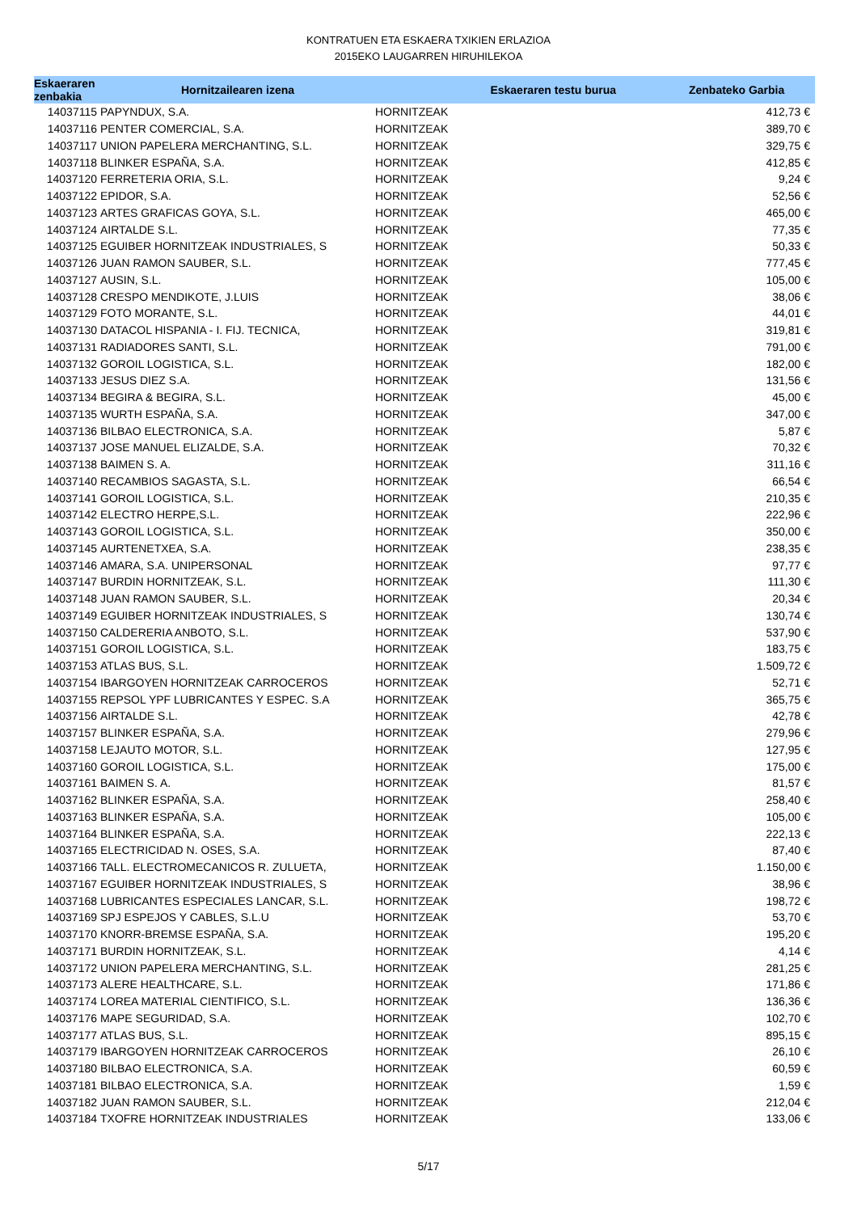KONTRATUEN ETA ESKAERA TXIKIEN ERLAZIOA
2015EKO LAUGARREN HIRUHILEKOA
| Eskaeraren zenbakia | Hornitzailearen izena | | Eskaeraren testu burua | Zenbateko Garbia |
| --- | --- | --- | --- | --- |
| 14037115 | PAPYNDUX, S.A. | HORNITZEAK | | 412,73 € |
| 14037116 | PENTER COMERCIAL, S.A. | HORNITZEAK | | 389,70 € |
| 14037117 | UNION PAPELERA MERCHANTING, S.L. | HORNITZEAK | | 329,75 € |
| 14037118 | BLINKER ESPAÑA, S.A. | HORNITZEAK | | 412,85 € |
| 14037120 | FERRETERIA ORIA, S.L. | HORNITZEAK | | 9,24 € |
| 14037122 | EPIDOR, S.A. | HORNITZEAK | | 52,56 € |
| 14037123 | ARTES GRAFICAS GOYA, S.L. | HORNITZEAK | | 465,00 € |
| 14037124 | AIRTALDE S.L. | HORNITZEAK | | 77,35 € |
| 14037125 | EGUIBER HORNITZEAK INDUSTRIALES, S | HORNITZEAK | | 50,33 € |
| 14037126 | JUAN RAMON SAUBER, S.L. | HORNITZEAK | | 777,45 € |
| 14037127 | AUSIN, S.L. | HORNITZEAK | | 105,00 € |
| 14037128 | CRESPO MENDIKOTE, J.LUIS | HORNITZEAK | | 38,06 € |
| 14037129 | FOTO MORANTE, S.L. | HORNITZEAK | | 44,01 € |
| 14037130 | DATACOL HISPANIA - I. FIJ. TECNICA, | HORNITZEAK | | 319,81 € |
| 14037131 | RADIADORES SANTI, S.L. | HORNITZEAK | | 791,00 € |
| 14037132 | GOROIL LOGISTICA, S.L. | HORNITZEAK | | 182,00 € |
| 14037133 | JESUS DIEZ S.A. | HORNITZEAK | | 131,56 € |
| 14037134 | BEGIRA & BEGIRA, S.L. | HORNITZEAK | | 45,00 € |
| 14037135 | WURTH ESPAÑA, S.A. | HORNITZEAK | | 347,00 € |
| 14037136 | BILBAO ELECTRONICA, S.A. | HORNITZEAK | | 5,87 € |
| 14037137 | JOSE MANUEL ELIZALDE, S.A. | HORNITZEAK | | 70,32 € |
| 14037138 | BAIMEN S. A. | HORNITZEAK | | 311,16 € |
| 14037140 | RECAMBIOS SAGASTA, S.L. | HORNITZEAK | | 66,54 € |
| 14037141 | GOROIL LOGISTICA, S.L. | HORNITZEAK | | 210,35 € |
| 14037142 | ELECTRO HERPE,S.L. | HORNITZEAK | | 222,96 € |
| 14037143 | GOROIL LOGISTICA, S.L. | HORNITZEAK | | 350,00 € |
| 14037145 | AURTENETXEA, S.A. | HORNITZEAK | | 238,35 € |
| 14037146 | AMARA, S.A. UNIPERSONAL | HORNITZEAK | | 97,77 € |
| 14037147 | BURDIN HORNITZEAK, S.L. | HORNITZEAK | | 111,30 € |
| 14037148 | JUAN RAMON SAUBER, S.L. | HORNITZEAK | | 20,34 € |
| 14037149 | EGUIBER HORNITZEAK INDUSTRIALES, S | HORNITZEAK | | 130,74 € |
| 14037150 | CALDERERIA ANBOTO, S.L. | HORNITZEAK | | 537,90 € |
| 14037151 | GOROIL LOGISTICA, S.L. | HORNITZEAK | | 183,75 € |
| 14037153 | ATLAS BUS, S.L. | HORNITZEAK | | 1.509,72 € |
| 14037154 | IBARGOYEN HORNITZEAK CARROCEROS | HORNITZEAK | | 52,71 € |
| 14037155 | REPSOL YPF LUBRICANTES Y ESPEC. S.A | HORNITZEAK | | 365,75 € |
| 14037156 | AIRTALDE S.L. | HORNITZEAK | | 42,78 € |
| 14037157 | BLINKER ESPAÑA, S.A. | HORNITZEAK | | 279,96 € |
| 14037158 | LEJAUTO MOTOR, S.L. | HORNITZEAK | | 127,95 € |
| 14037160 | GOROIL LOGISTICA, S.L. | HORNITZEAK | | 175,00 € |
| 14037161 | BAIMEN S. A. | HORNITZEAK | | 81,57 € |
| 14037162 | BLINKER ESPAÑA, S.A. | HORNITZEAK | | 258,40 € |
| 14037163 | BLINKER ESPAÑA, S.A. | HORNITZEAK | | 105,00 € |
| 14037164 | BLINKER ESPAÑA, S.A. | HORNITZEAK | | 222,13 € |
| 14037165 | ELECTRICIDAD N. OSES, S.A. | HORNITZEAK | | 87,40 € |
| 14037166 | TALL. ELECTROMECANICOS R. ZULUETA, | HORNITZEAK | | 1.150,00 € |
| 14037167 | EGUIBER HORNITZEAK INDUSTRIALES, S | HORNITZEAK | | 38,96 € |
| 14037168 | LUBRICANTES ESPECIALES LANCAR, S.L. | HORNITZEAK | | 198,72 € |
| 14037169 | SPJ ESPEJOS Y CABLES, S.L.U | HORNITZEAK | | 53,70 € |
| 14037170 | KNORR-BREMSE ESPAÑA, S.A. | HORNITZEAK | | 195,20 € |
| 14037171 | BURDIN HORNITZEAK, S.L. | HORNITZEAK | | 4,14 € |
| 14037172 | UNION PAPELERA MERCHANTING, S.L. | HORNITZEAK | | 281,25 € |
| 14037173 | ALERE HEALTHCARE, S.L. | HORNITZEAK | | 171,86 € |
| 14037174 | LOREA MATERIAL CIENTIFICO, S.L. | HORNITZEAK | | 136,36 € |
| 14037176 | MAPE SEGURIDAD, S.A. | HORNITZEAK | | 102,70 € |
| 14037177 | ATLAS BUS, S.L. | HORNITZEAK | | 895,15 € |
| 14037179 | IBARGOYEN HORNITZEAK CARROCEROS | HORNITZEAK | | 26,10 € |
| 14037180 | BILBAO ELECTRONICA, S.A. | HORNITZEAK | | 60,59 € |
| 14037181 | BILBAO ELECTRONICA, S.A. | HORNITZEAK | | 1,59 € |
| 14037182 | JUAN RAMON SAUBER, S.L. | HORNITZEAK | | 212,04 € |
| 14037184 | TXOFRE HORNITZEAK INDUSTRIALES | HORNITZEAK | | 133,06 € |
5/17